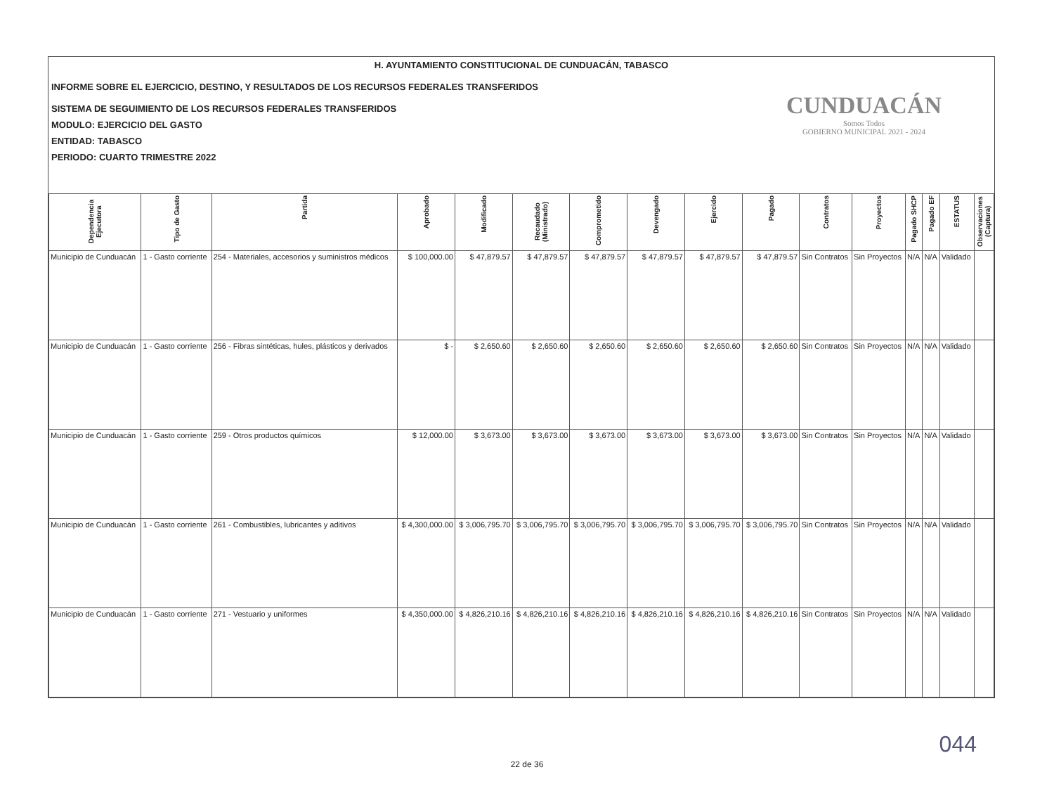H. AYUNTAMIENTO CONSTITUCIONAL DE CUNDUACÁN, TABASCO
INFORME SOBRE EL EJERCICIO, DESTINO, Y RESULTADOS DE LOS RECURSOS FEDERALES TRANSFERIDOS
SISTEMA DE SEGUIMIENTO DE LOS RECURSOS FEDERALES TRANSFERIDOS
MODULO: EJERCICIO DEL GASTO
ENTIDAD: TABASCO
PERIODO: CUARTO TRIMESTRE 2022
CUNDUACÁN
Somos Todos
GOBIERNO MUNICIPAL 2021 - 2024
| Dependencia Ejecutora | Tipo de Gasto | Partida | Aprobado | Modificado | Recaudado (Ministrado) | Comprometido | Devengado | Ejercido | Pagado | Contratos | Proyectos | Pagado SHCP | Pagado EF | ESTATUS | Observaciones (Captura) |
| --- | --- | --- | --- | --- | --- | --- | --- | --- | --- | --- | --- | --- | --- | --- | --- |
| Municipio de Cunduacán | 1 - Gasto corriente | 254 - Materiales, accesorios y suministros médicos | $ 100,000.00 | $ 47,879.57 | $ 47,879.57 | $ 47,879.57 | $ 47,879.57 | $ 47,879.57 | $ 47,879.57 | Sin Contratos | Sin Proyectos | N/A | N/A | Validado | |
| Municipio de Cunduacán | 1 - Gasto corriente | 256 - Fibras sintéticas, hules, plásticos y derivados | $ - | $ 2,650.60 | $ 2,650.60 | $ 2,650.60 | $ 2,650.60 | $ 2,650.60 | $ 2,650.60 | Sin Contratos | Sin Proyectos | N/A | N/A | Validado | |
| Municipio de Cunduacán | 1 - Gasto corriente | 259 - Otros productos químicos | $ 12,000.00 | $ 3,673.00 | $ 3,673.00 | $ 3,673.00 | $ 3,673.00 | $ 3,673.00 | $ 3,673.00 | Sin Contratos | Sin Proyectos | N/A | N/A | Validado | |
| Municipio de Cunduacán | 1 - Gasto corriente | 261 - Combustibles, lubricantes y aditivos | $ 4,300,000.00 | $ 3,006,795.70 | $ 3,006,795.70 | $ 3,006,795.70 | $ 3,006,795.70 | $ 3,006,795.70 | $ 3,006,795.70 | Sin Contratos | Sin Proyectos | N/A | N/A | Validado | |
| Municipio de Cunduacán | 1 - Gasto corriente | 271 - Vestuario y uniformes | $ 4,350,000.00 | $ 4,826,210.16 | $ 4,826,210.16 | $ 4,826,210.16 | $ 4,826,210.16 | $ 4,826,210.16 | $ 4,826,210.16 | Sin Contratos | Sin Proyectos | N/A | N/A | Validado | |
044
22 de 36